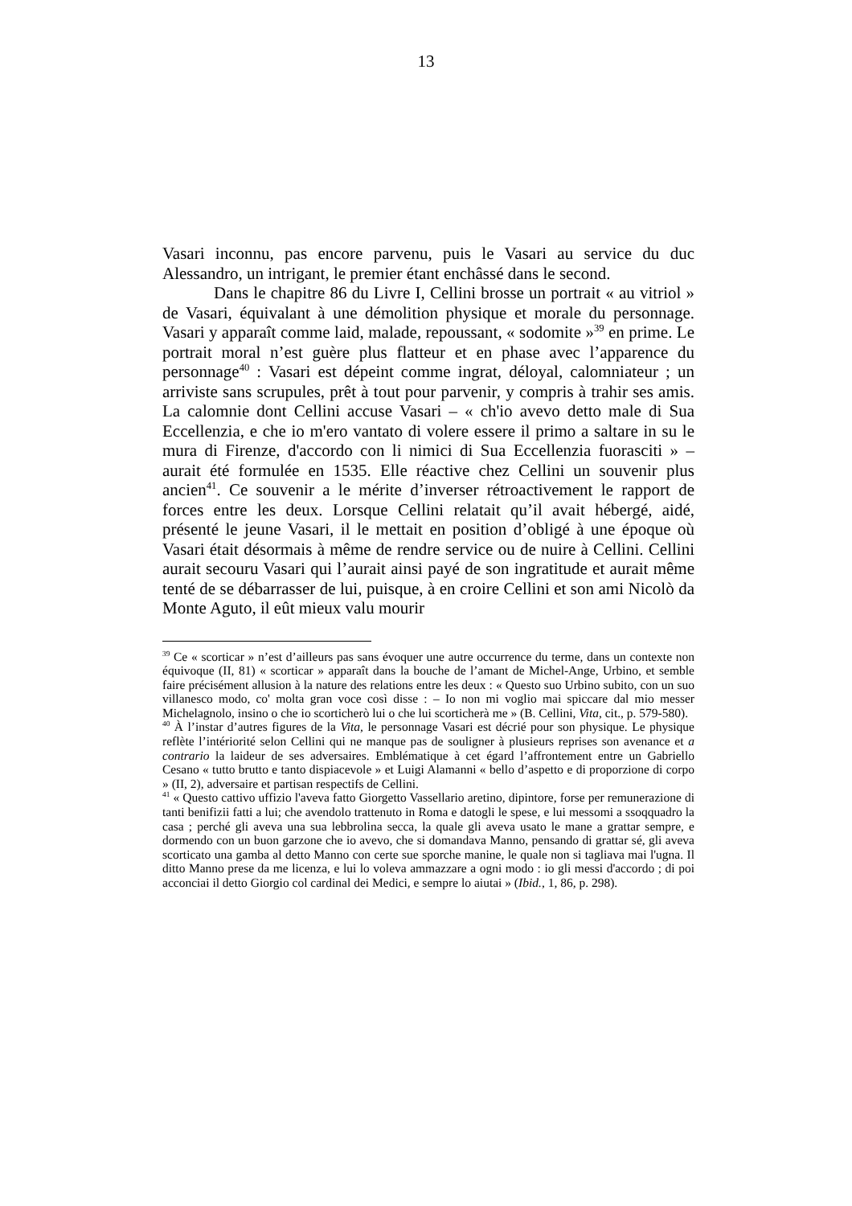13
Vasari inconnu, pas encore parvenu, puis le Vasari au service du duc Alessandro, un intrigant, le premier étant enchâssé dans le second.
Dans le chapitre 86 du Livre I, Cellini brosse un portrait « au vitriol » de Vasari, équivalant à une démolition physique et morale du personnage. Vasari y apparaît comme laid, malade, repoussant, « sodomite »<sup>39</sup> en prime. Le portrait moral n’est guère plus flatteur et en phase avec l’apparence du personnage<sup>40</sup> : Vasari est dépeint comme ingrat, déloyal, calomniateur ; un arriviste sans scrupules, prêt à tout pour parvenir, y compris à trahir ses amis. La calomnie dont Cellini accuse Vasari – « ch'io avevo detto male di Sua Eccellenzia, e che io m'ero vantato di volere essere il primo a saltare in su le mura di Firenze, d'accordo con li nimici di Sua Eccellenzia fuorasciti » – aurait été formulée en 1535. Elle réactive chez Cellini un souvenir plus ancien<sup>41</sup>. Ce souvenir a le mérite d’inverser rétroactivement le rapport de forces entre les deux. Lorsque Cellini relatait qu’il avait hébergé, aidé, présenté le jeune Vasari, il le mettait en position d’obligé à une époque où Vasari était désormais à même de rendre service ou de nuire à Cellini. Cellini aurait secouru Vasari qui l’aurait ainsi payé de son ingratitude et aurait même tenté de se débarrasser de lui, puisque, à en croire Cellini et son ami Nicolò da Monte Aguto, il eût mieux valu mourir
<sup>39</sup> Ce « scorticar » n’est d’ailleurs pas sans évoquer une autre occurrence du terme, dans un contexte non équivoque (II, 81) « scorticar » apparaît dans la bouche de l’amant de Michel-Ange, Urbino, et semble faire précisément allusion à la nature des relations entre les deux : « Questo suo Urbino subito, con un suo villanesco modo, co' molta gran voce così disse : – Io non mi voglio mai spiccare dal mio messer Michelagnolo, insino o che io scorticherò lui o che lui scorticherà me » (B. Cellini, Vita, cit., p. 579-580).
<sup>40</sup> À l’instar d’autres figures de la Vita, le personnage Vasari est décrié pour son physique. Le physique reflète l’intériorité selon Cellini qui ne manque pas de souligner à plusieurs reprises son avenance et a contrario la laideur de ses adversaires. Emblématique à cet égard l’affrontement entre un Gabriello Cesano « tutto brutto e tanto dispiacevole » et Luigi Alamanni « bello d’aspetto e di proporzione di corpo » (II, 2), adversaire et partisan respectifs de Cellini.
<sup>41</sup> « Questo cattivo uffizio l'aveva fatto Giorgetto Vassellario aretino, dipintore, forse per remunerazione di tanti benifizii fatti a lui; che avendolo trattenuto in Roma e datogli le spese, e lui messomi a ssoqquadro la casa ; perché gli aveva una sua lebbrolina secca, la quale gli aveva usato le mane a grattar sempre, e dormendo con un buon garzone che io avevo, che si domandava Manno, pensando di grattar sé, gli aveva scorticato una gamba al detto Manno con certe sue sporche manine, le quale non si tagliava mai l'ugna. Il ditto Manno prese da me licenza, e lui lo voleva ammazzare a ogni modo : io gli messi d'accordo ; di poi acconciai il detto Giorgio col cardinal dei Medici, e sempre lo aiutai » (Ibid., 1, 86, p. 298).